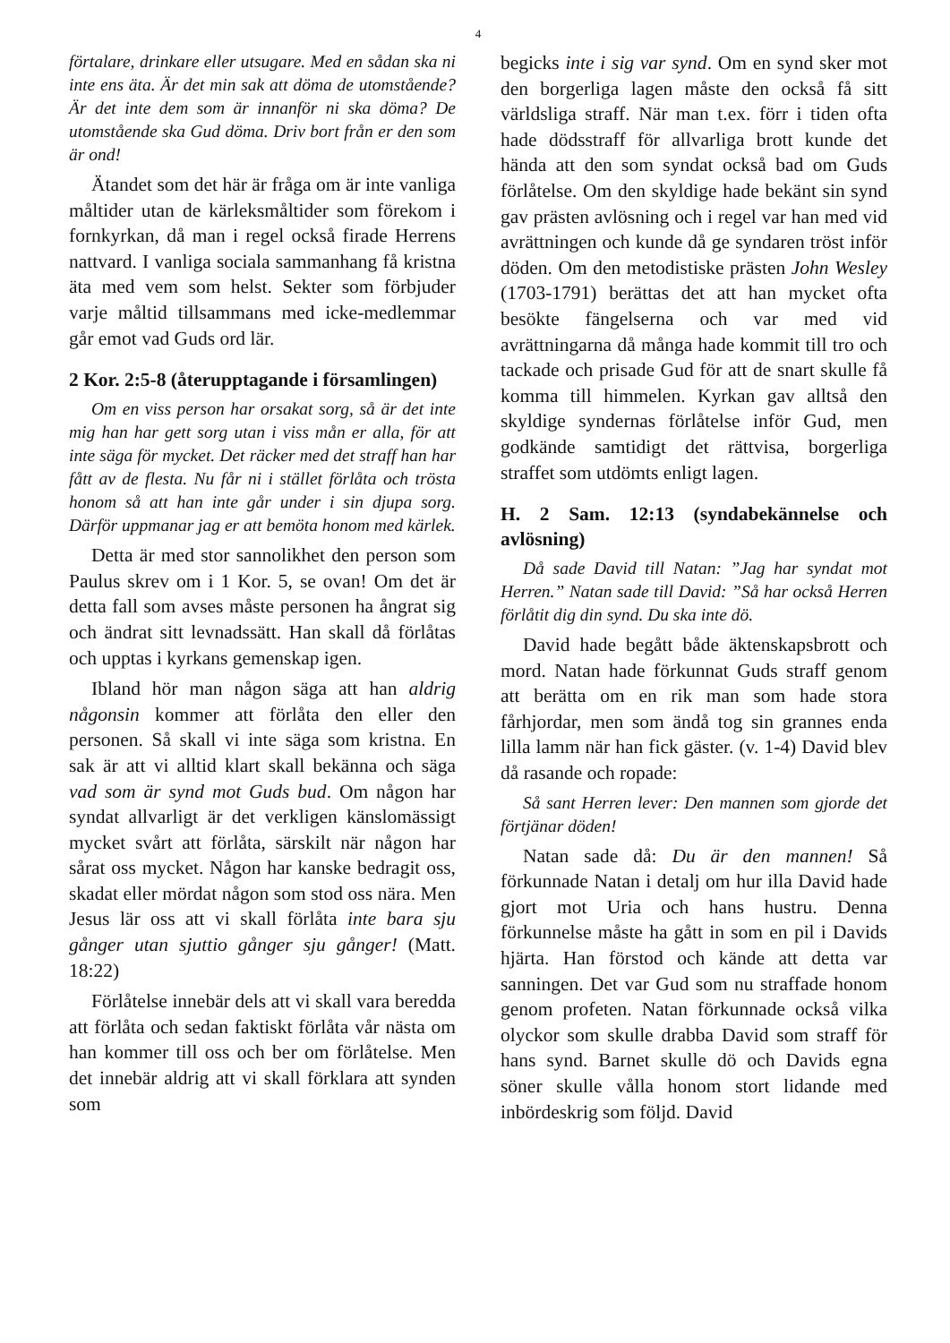4
förtalare, drinkare eller utsugare. Med en sådan ska ni inte ens äta. Är det min sak att döma de utomstående? Är det inte dem som är innanför ni ska döma? De utomstående ska Gud döma. Driv bort från er den som är ond!
Ätandet som det här är fråga om är inte vanliga måltider utan de kärleksmåltider som förekom i fornkyrkan, då man i regel också firade Herrens nattvard. I vanliga sociala sammanhang få kristna äta med vem som helst. Sekter som förbjuder varje måltid tillsammans med icke-medlemmar går emot vad Guds ord lär.
2 Kor. 2:5-8 (återupptagande i församlingen)
Om en viss person har orsakat sorg, så är det inte mig han har gett sorg utan i viss mån er alla, för att inte säga för mycket. Det räcker med det straff han har fått av de flesta. Nu får ni i stället förlåta och trösta honom så att han inte går under i sin djupa sorg. Därför uppmanar jag er att bemöta honom med kärlek.
Detta är med stor sannolikhet den person som Paulus skrev om i 1 Kor. 5, se ovan! Om det är detta fall som avses måste personen ha ångrat sig och ändrat sitt levnadssätt. Han skall då förlåtas och upptas i kyrkans gemenskap igen.
Ibland hör man någon säga att han aldrig någonsin kommer att förlåta den eller den personen. Så skall vi inte säga som kristna. En sak är att vi alltid klart skall bekänna och säga vad som är synd mot Guds bud. Om någon har syndat allvarligt är det verkligen känslomässigt mycket svårt att förlåta, särskilt när någon har sårat oss mycket. Någon har kanske bedragit oss, skadat eller mördat någon som stod oss nära. Men Jesus lär oss att vi skall förlåta inte bara sju gånger utan sjuttio gånger sju gånger! (Matt. 18:22)
Förlåtelse innebär dels att vi skall vara beredda att förlåta och sedan faktiskt förlåta vår nästa om han kommer till oss och ber om förlåtelse. Men det innebär aldrig att vi skall förklara att synden som
begicks inte i sig var synd. Om en synd sker mot den borgerliga lagen måste den också få sitt världsliga straff. När man t.ex. förr i tiden ofta hade dödsstraff för allvarliga brott kunde det hända att den som syndat också bad om Guds förlåtelse. Om den skyldige hade bekänt sin synd gav prästen avlösning och i regel var han med vid avrättningen och kunde då ge syndaren tröst inför döden. Om den metodistiske prästen John Wesley (1703-1791) berättas det att han mycket ofta besökte fängelserna och var med vid avrättningarna då många hade kommit till tro och tackade och prisade Gud för att de snart skulle få komma till himmelen. Kyrkan gav alltså den skyldige syndernas förlåtelse inför Gud, men godkände samtidigt det rättvisa, borgerliga straffet som utdömts enligt lagen.
H. 2 Sam. 12:13 (syndabekännelse och avlösning)
Då sade David till Natan: ”Jag har syndat mot Herren.” Natan sade till David: ”Så har också Herren förlåtit dig din synd. Du ska inte dö.
David hade begått både äktenskapsbrott och mord. Natan hade förkunnat Guds straff genom att berätta om en rik man som hade stora fårhjordar, men som ändå tog sin grannes enda lilla lamm när han fick gäster. (v. 1-4) David blev då rasande och ropade:
Så sant Herren lever: Den mannen som gjorde det förtjänar döden!
Natan sade då: Du är den mannen! Så förkunnade Natan i detalj om hur illa David hade gjort mot Uria och hans hustru. Denna förkunnelse måste ha gått in som en pil i Davids hjärta. Han förstod och kände att detta var sanningen. Det var Gud som nu straffade honom genom profeten. Natan förkunnade också vilka olyckor som skulle drabba David som straff för hans synd. Barnet skulle dö och Davids egna söner skulle vålla honom stort lidande med inbördeskrig som följd. David